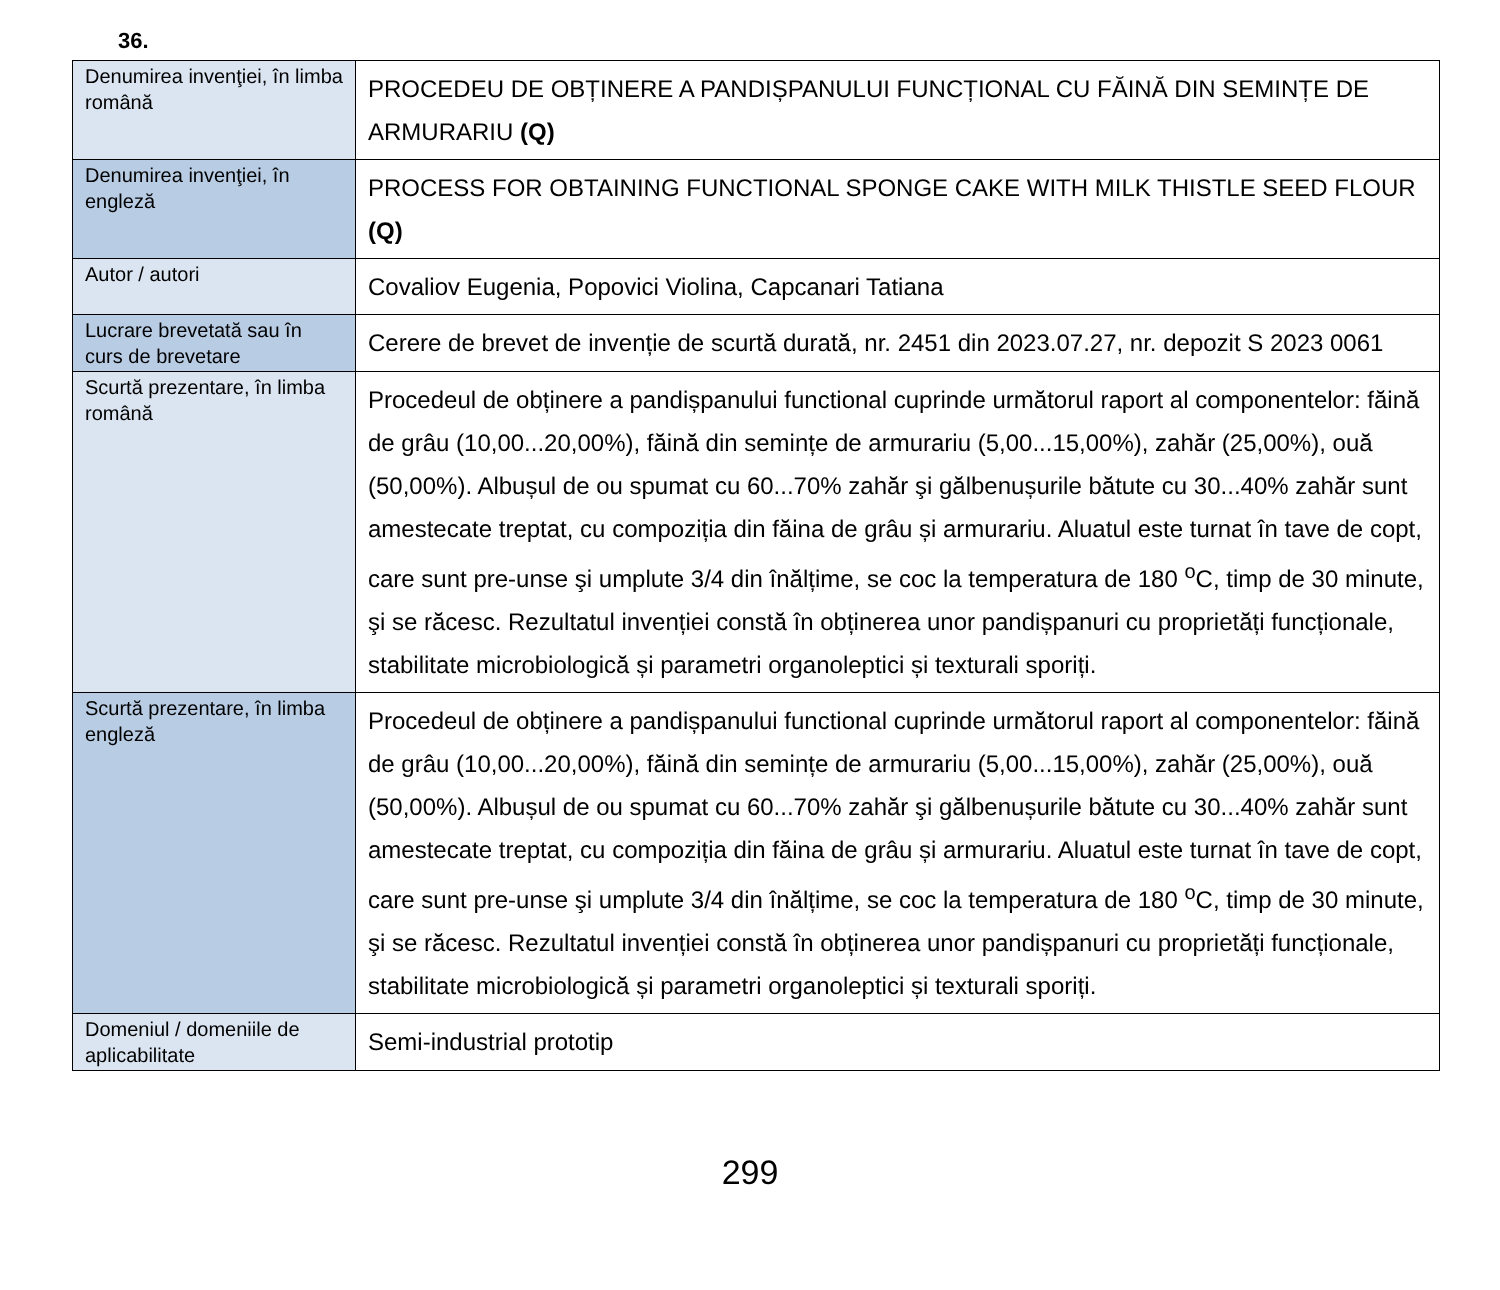36.
| Denumirea invenţiei, în limba română | PROCEDEU DE OBȚINERE A PANDIȘPANULUI FUNCȚIONAL CU FĂINĂ DIN SEMINȚE DE ARMURARIU (Q) |
| Denumirea invenţiei, în engleză | PROCESS FOR OBTAINING FUNCTIONAL SPONGE CAKE WITH MILK THISTLE SEED FLOUR (Q) |
| Autor / autori | Covaliov Eugenia, Popovici Violina, Capcanari Tatiana |
| Lucrare brevetată sau în curs de brevetare | Cerere de brevet de invenție de scurtă durată, nr. 2451 din 2023.07.27, nr. depozit S 2023 0061 |
| Scurtă prezentare, în limba română | Procedeul de obținere a pandișpanului functional cuprinde următorul raport al componentelor: făină de grâu (10,00...20,00%), făină din semințe de armurariu (5,00...15,00%), zahăr (25,00%), ouă (50,00%). Albușul de ou spumat cu 60...70% zahăr şi gălbenușurile bătute cu 30...40% zahăr sunt amestecate treptat, cu compoziția din făina de grâu și armurariu. Aluatul este turnat în tave de copt, care sunt pre-unse şi umplute 3/4 din înălțime, se coc la temperatura de 180 <sup>o</sup>C, timp de 30 minute, şi se răcesc. Rezultatul invenției constă în obținerea unor pandișpanuri cu proprietăți funcționale, stabilitate microbiologică și parametri organoleptici și texturali sporiți. |
| Scurtă prezentare, în limba engleză | Procedeul de obținere a pandișpanului functional cuprinde următorul raport al componentelor: făină de grâu (10,00...20,00%), făină din semințe de armurariu (5,00...15,00%), zahăr (25,00%), ouă (50,00%). Albușul de ou spumat cu 60...70% zahăr şi gălbenușurile bătute cu 30...40% zahăr sunt amestecate treptat, cu compoziția din făina de grâu și armurariu. Aluatul este turnat în tave de copt, care sunt pre-unse şi umplute 3/4 din înălțime, se coc la temperatura de 180 <sup>o</sup>C, timp de 30 minute, şi se răcesc. Rezultatul invenției constă în obținerea unor pandișpanuri cu proprietăți funcționale, stabilitate microbiologică și parametri organoleptici și texturali sporiți. |
| Domeniul / domeniile de aplicabilitate | Semi-industrial prototip |
299